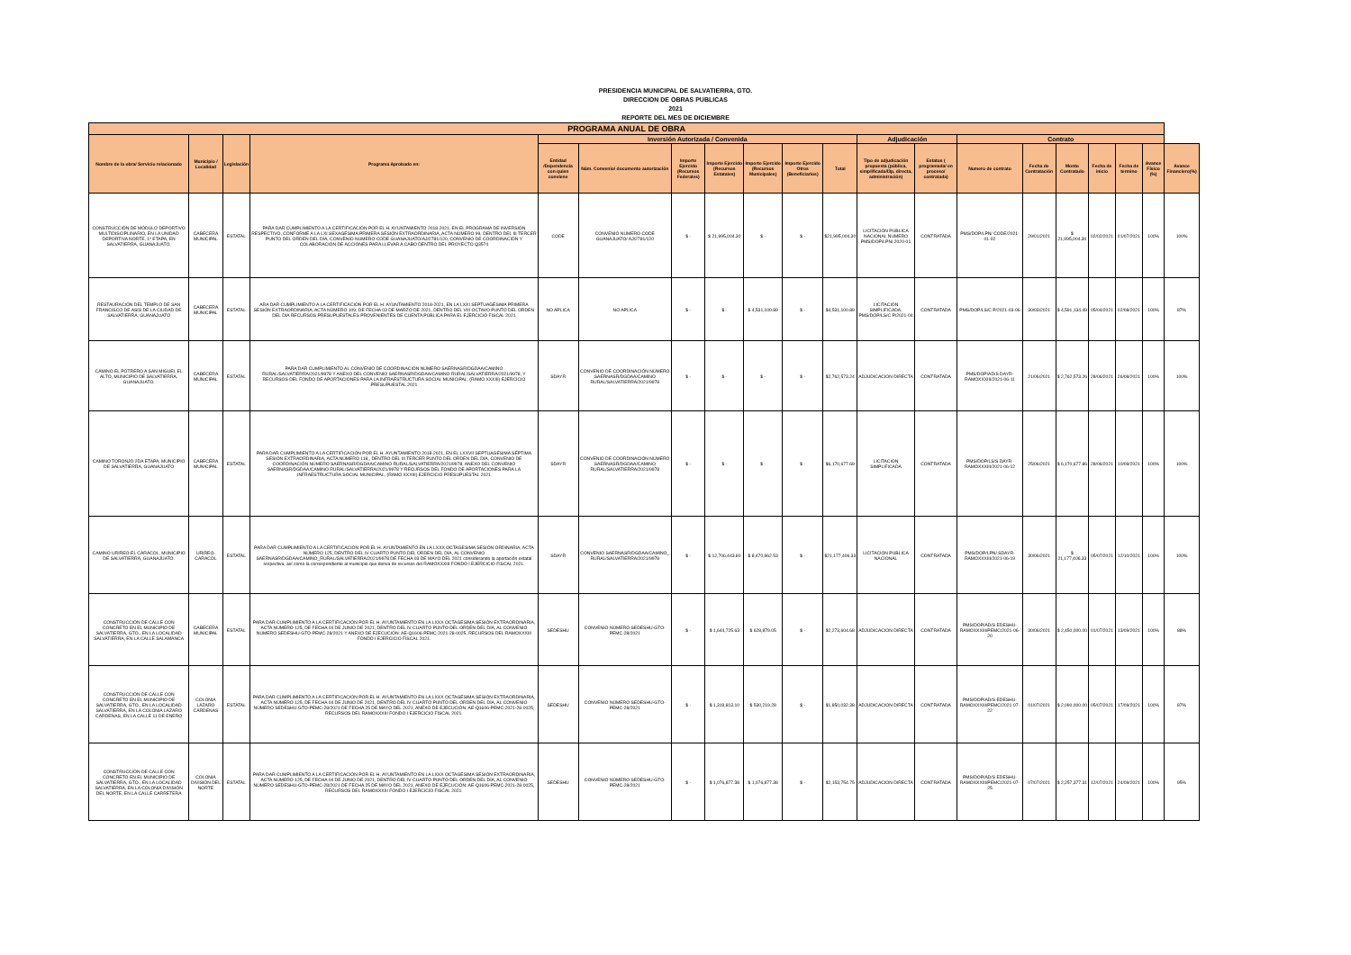PRESIDENCIA MUNICIPAL DE SALVATIERRA, GTO.
DIRECCION DE OBRAS PUBLICAS
2021
REPORTE DEL MES DE DICIEMBRE
| PROGRAMA ANUAL DE OBRA | | | | | | | | | | | | | | | | | | | |
| --- | --- | --- | --- | --- | --- | --- | --- | --- | --- | --- | --- | --- | --- | --- | --- | --- | --- | --- | --- |
| Nombre de la obra/ Servicio relacionado | Municipio / Localidad | Legislación | Programa Aprobado en: | Inversión Autorizada / Convenida | | | | | | | Adjudicación | | Contrato | | | | | | |
| | | | | Entidad /Dependencia con quien conviene | Núm. Convenio/ documento autorización | Importe Ejercido (Recursos Federales) | Importe Ejercido (Recursos Estatales) | Importe Ejercido (Recursos Municipales) | Importe Ejercido Otros (Beneficiarios) | Total | Tipo de adjudicación propuesta (pública, simplificada/I3p, directa, administración) | Estatus ( programada/ en proceso/ contratada) | Numero de contrato | Fecha de Contratación | Monto Contratado | Fecha de inicio | Fecha de termino | Avance Físico (%) | Avance Financiero(%) |
| CONSTRUCCIÓN DE MÓDULO DEPORTIVO MULTIDISCIPLINARIO, EN LA UNIDAD DEPORTIVA NORTE, 1ª ETAPA, EN SALVATIERRA, GUANAJUATO, | CABECERA MUNICIPAL | ESTATAL | PARA DAR CUMPLIMIENTO A LA CERTIFICACIÓN POR EL H. AYUNTAMIENTO 2018-2021, EN EL PROGRAMA DE INVERSIÓN RESPECTIVO, CONFORME A LA LXI SEXAGÉSIMA PRIMERA SESIÓN EXTRAORDINARIA, ACTA NÚMERO 99, DENTRO DEL III TERCER PUNTO DEL ORDEN DEL DÍA, CONVENIO NUMERO CODE GUANAJUATO/AJ/2781/120, CONVENIO DE COORDINACIÓN Y COLABORACIÓN DE ACCIONES PARA LLEVAR A CABO DENTRO DEL PROYECTO Q3574 | CODE | CONVENIO NUMERO CODE GUANAJUATO/ AJ/2781/120 | $ - | $ 21,995,004.30 | $ - | $ - | $21,995,004.30 | LICITACIÓN PUBLICA NACIONAL NUMERO PMS/DOP/LPN/ 2020-01 | CONTRATADA | PMS/DOP/LPN/ CODE/2021-01-02 | 29/01/2021 | $ 21,995,004.30 | 02/02/2021 | 01/07/2021 | 100% | 100% |
| RESTAURACIÓN DEL TEMPLO DE SAN FRANCISCO DE ASIS DE LA CIUDAD DE SALVATIERRA, GUANAJUATO | CABECERA MUNICIPAL | ESTATAL | ARA DAR CUMPLIMIENTO A LA CERTIFICACIÓN POR EL H. AYUNTAMIENTO 2018-2021, EN LA LXXI SEPTUAGÉSIMA PRIMERA SESIÓN EXTRAORDINARIA, ACTA NÚMERO 109, DE FECHA 03 DE MARZO DE 2021, DENTRO DEL VIII OCTAVO PUNTO DEL ORDEN DEL DÍA RECURSOS PRESUPUESTALES PROVENIENTES DE CUENTA PÚBLICA PARA EL EJERCICIO FISCAL 2021 | NO APLICA | NO APLICA | $ - | $ - | $ 4,531,100.89 | $ - | $4,531,100.89 | LICITACIÓN SIMPLIFICADA, PMS/DOP/LS/C P/2021-04 | CONTRATADA | PMS/DOP/LS/C P/2021-03-06 | 30/03/2021 | $ 4,591,134.49 | 05/04/2021 | 02/08/2021 | 100% | 87% |
| CAMINO EL POTRERO A SAN MIGUEL EL ALTO, MUNICIPIO DE SALVATIERRA, GUANAJUATO. | CABECERA MUNICIPAL | ESTATAL | PARA DAR CUMPLIMIENTO AL CONVENIO DE COORDINACIÓN NÚMERO SAERNASR/DGDAA/CAMINO RURAL/SALVATIERRA/2021/9978 Y ANEXO DEL CONVENIO SAERNASR/DGDAA/CAMINO RURAL/SALVATIERRA/2021/9978, Y RECURSOS DEL FONDO DE APORTACIONES PARA LA INFRAESTRUCTURA SOCIAL MUNICIPAL, (RAMO XXXIII) EJERCICIO PRESUPUESTAL 2021 | SDAYR | CONVENIO DE COORDINACIÓN NÚMERO SAERNASR/DGDAA/CAMINO RURAL/SALVATIERRA/2021/9978 | $ - | $ - | $ - | $ - | $2,762,573.24 | ADJUDICACION DIRECTA | CONTRATADA | PMS/DOP/AD/S DAYR-RAMOXXXIII/2021-06-11 | 21/06/2021 | $ 2,762,573.26 | 28/06/2021 | 26/08/2021 | 100% | 100% |
| CAMINO TORONJO 2DA ETAPA, MUNICIPIO DE SALVATIERRA, GUANAJUATO | CABECERA MUNICIPAL | ESTATAL | PARA DAR CUMPLIMIENTO A LA CERTIFICACIÓN POR EL H. AYUNTAMIENTO 2018-2021, EN EL LXXVII SEPTUAGÉSIMA SÉPTIMA SESIÓN EXTRAORDINARIA, ACTA NÚMERO 118,, DENTRO DEL III TERCER PUNTO DEL ORDEN DEL DÍA, CONVENIO DE COORDINACIÓN NÚMERO SAERNASR/DGDAA/CAMINO RURAL/SALVATIERRA/2021/9978, ANEXO DEL CONVENIO SAERNASR/DGDAA/CAMINO RURAL/SALVATIERRA/2021/9978 Y RECURSOS DEL FONDO DE APORTACIONES PARA LA INFRAESTRUCTURA SOCIAL MUNICIPAL, (RAMO XXXIII) EJERCICIO PRESUPUESTAL 2021 | SDAYR | CONVENIO DE COORDINACIÓN NÚMERO SAERNASR/DGDAA/CAMINO RURAL/SALVATIERRA/2021/9978 | $ - | $ - | $ - | $ - | $6,170,677.69 | LICITACION SIMPLIFICADA | CONTRATADA | PMS/DOP/LS/S DAYR-RAMOXXXIII/2021-06-12 | 25/06/2021 | $ 6,170,677.86 | 28/06/2021 | 10/09/2021 | 100% | 100% |
| CAMINO URIREO-EL CARACOL, MUNICIPIO DE SALVATIERRA, GUANAJUATO. | URIREO- CARACOL | ESTATAL | PARA DAR CUMPLIMIENTO A LA CERTIFICACIÓN POR EL H. AYUNTAMIENTO EN LA LXXX OCTAGESIMA SESIÓN ORDINARIA, ACTA NÚMERO 125, DENTRO DEL IV CUARTO PUNTO DEL ORDEN DEL DÍA, AL CONVENIO SAERNASR/DGDAA/CAMINO_RURAL/SALVATIERRA/2021/9978 DE FECHA 03 DE MAYO DEL 2021 considerando la aportación estatal respectiva, así como la correspondiente al municipio que deriva de recursos del RAMOXXXIII FONDO I EJERCICIO FISCAL 2021. | SDAYR | CONVENIO SAERNASR/DGDAA/CAMINO_ RURAL/SALVATIERRA/2021/9978 | $ - | $ 12,706,443.80 | $ 8,470,962.53 | $ - | $21,177,406.33 | LICITACION PUBLICA NACIONAL | CONTRATADA | PMS/DOP/LPN/ SDAYR-RAMOXXXIII/2021-06-19 | 30/06/2021 | $ 21,177,406.33 | 05/07/2021 | 12/10/2021 | 100% | 100% |
| CONSTRUCCIÓN DE CALLE CON CONCRETO EN EL MUNICIPIO DE SALVATIERRA, GTO., EN LA LOCALIDAD SALVATIERRA, EN LA CALLE SALAMANCA | CABECERA MUNICIPAL | ESTATAL | PARA DAR CUMPLIMIENTO A LA CERTIFICACIÓN POR EL H. AYUNTAMIENTO EN LA LXXX OCTAGESIMA SESIÓN EXTRAORDINARIA, ACTA NÚMERO 125, DE FECHA 04 DE JUNIO DE 2021, DENTRO DEL IV CUARTO PUNTO DEL ORDEN DEL DÍA, AL CONVENIO NÚMERO SEDESHU-GTO-PEMC-28/2021 Y ANEXO DE EJECUCIÓN: AE-Q1606-PEMC-2021-28-0025, RECURSOS DEL RAMOXXXIII FONDO I EJERCICIO FISCAL 2021. | SEDESHU | CONVENIO NÚMERO SEDESHU-GTO-PEMC-28/2021 | $ - | $ 1,644,725.63 | $ 628,879.05 | $ - | $2,273,604.68 | ADJUDICACION DIRECTA | CONTRATADA | PMS/DOP/AD/S EDESHU-RAMOXXXIII/PEMC/2021-06-20 | 30/06/2021 | $ 2,450,000.00 | 01/07/2021 | 13/09/2021 | 100% | 88% |
| CONSTRUCCIÓN DE CALLE CON CONCRETO EN EL MUNICIPIO DE SALVATIERRA, GTO., EN LA LOCALIDAD SALVATIERRA, EN LA COLONIA LÁZARO CÁRDENAS, EN LA CALLE 11 DE ENERO | COLONIA LÁZARO CÁRDENAS | ESTATAL | PARA DAR CUMPLIMIENTO A LA CERTIFICACIÓN POR EL H. AYUNTAMIENTO EN LA LXXX OCTAGÉSIMA SESIÓN EXTRAORDINARIA, ACTA NÚMERO 125, DE FECHA 04 DE JUNIO DE 2021, DENTRO DEL IV CUARTO PUNTO DEL ORDEN DEL DÍA, AL CONVENIO NÚMERO SEDESHU-GTO-PEMC-28/2021 DE FECHA 25 DE MAYO DEL 2021, ANEXO DE EJECUCIÓN: AE-Q1606-PEMC-2021-28-0025, RECURSOS DEL RAMOXXXIII FONDO I EJERCICIO FISCAL 2021. | SEDESHU | CONVENIO NÚMERO SEDESHU-GTO-PEMC-28/2021 | $ - | $ 1,319,813.10 | $ 530,219.28 | $ - | $1,850,032.38 | ADJUDICACION DIRECTA | CONTRATADA | PMS/DOP/AD/S EDESHU-RAMOXXXIII/PEMC/2021-07-22 | 01/07/2021 | $ 2,090,000.00 | 05/07/2021 | 17/09/2021 | 100% | 87% |
| CONSTRUCCIÓN DE CALLE CON CONCRETO EN EL MUNICIPIO DE SALVATIERRA, GTO., EN LA LOCALIDAD SALVATIERRA, EN LA COLONIA DIVISIÓN DEL NORTE, EN LA CALLE CARRETERA | COLONIA DIVISIÓN DEL NORTE | ESTATAL | PARA DAR CUMPLIMIENTO A LA CERTIFICACIÓN POR EL H. AYUNTAMIENTO EN LA LXXX OCTAGÉSIMA SESIÓN EXTRAORDINARIA, ACTA NÚMERO 125, DE FECHA 04 DE JUNIO DE 2021, DENTRO DEL IV CUARTO PUNTO DEL ORDEN DEL DÍA, AL CONVENIO NÚMERO SEDESHU-GTO-PEMC-28/2021 DE FECHA 25 DE MAYO DEL 2021, ANEXO DE EJECUCIÓN: AE-Q1606-PEMC-2021-28-0025, RECURSOS DEL RAMOXXXIII FONDO I EJERCICIO FISCAL 2021. | SEDESHU | CONVENIO NÚMERO SEDESHU-GTO-PEMC-28/2021 | $ - | $ 1,076,877.38 | $ 1,076,877.38 | $ - | $2,153,754.75 | ADJUDICACION DIRECTA | CONTRATADA | PMS/DOP/AD/S EDESHU-RAMOXXXIII/PEMC/2021-07-25 | 07/07/2021 | $ 2,257,377.31 | 12/07/2021 | 24/09/2021 | 100% | 95% |